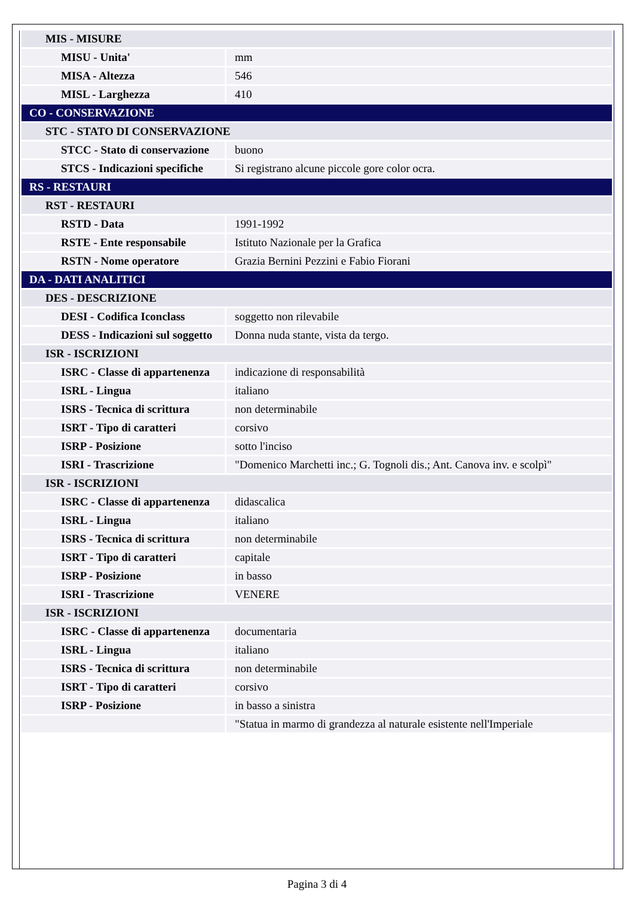| MIS - MISURE | |
| MISU - Unita' | mm |
| MISA - Altezza | 546 |
| MISL - Larghezza | 410 |
| CO - CONSERVAZIONE | |
| STC - STATO DI CONSERVAZIONE | |
| STCC - Stato di conservazione | buono |
| STCS - Indicazioni specifiche | Si registrano alcune piccole gore color ocra. |
| RS - RESTAURI | |
| RST - RESTAURI | |
| RSTD - Data | 1991-1992 |
| RSTE - Ente responsabile | Istituto Nazionale per la Grafica |
| RSTN - Nome operatore | Grazia Bernini Pezzini e Fabio Fiorani |
| DA - DATI ANALITICI | |
| DES - DESCRIZIONE | |
| DESI - Codifica Iconclass | soggetto non rilevabile |
| DESS - Indicazioni sul soggetto | Donna nuda stante, vista da tergo. |
| ISR - ISCRIZIONI | |
| ISRC - Classe di appartenenza | indicazione di responsabilità |
| ISRL - Lingua | italiano |
| ISRS - Tecnica di scrittura | non determinabile |
| ISRT - Tipo di caratteri | corsivo |
| ISRP - Posizione | sotto l'inciso |
| ISRI - Trascrizione | "Domenico Marchetti inc.; G. Tognoli dis.; Ant. Canova inv. e scolpì" |
| ISR - ISCRIZIONI | |
| ISRC - Classe di appartenenza | didascalica |
| ISRL - Lingua | italiano |
| ISRS - Tecnica di scrittura | non determinabile |
| ISRT - Tipo di caratteri | capitale |
| ISRP - Posizione | in basso |
| ISRI - Trascrizione | VENERE |
| ISR - ISCRIZIONI | |
| ISRC - Classe di appartenenza | documentaria |
| ISRL - Lingua | italiano |
| ISRS - Tecnica di scrittura | non determinabile |
| ISRT - Tipo di caratteri | corsivo |
| ISRP - Posizione | in basso a sinistra |
| | "Statua in marmo di grandezza al naturale esistente nell'Imperiale |
Pagina 3 di 4